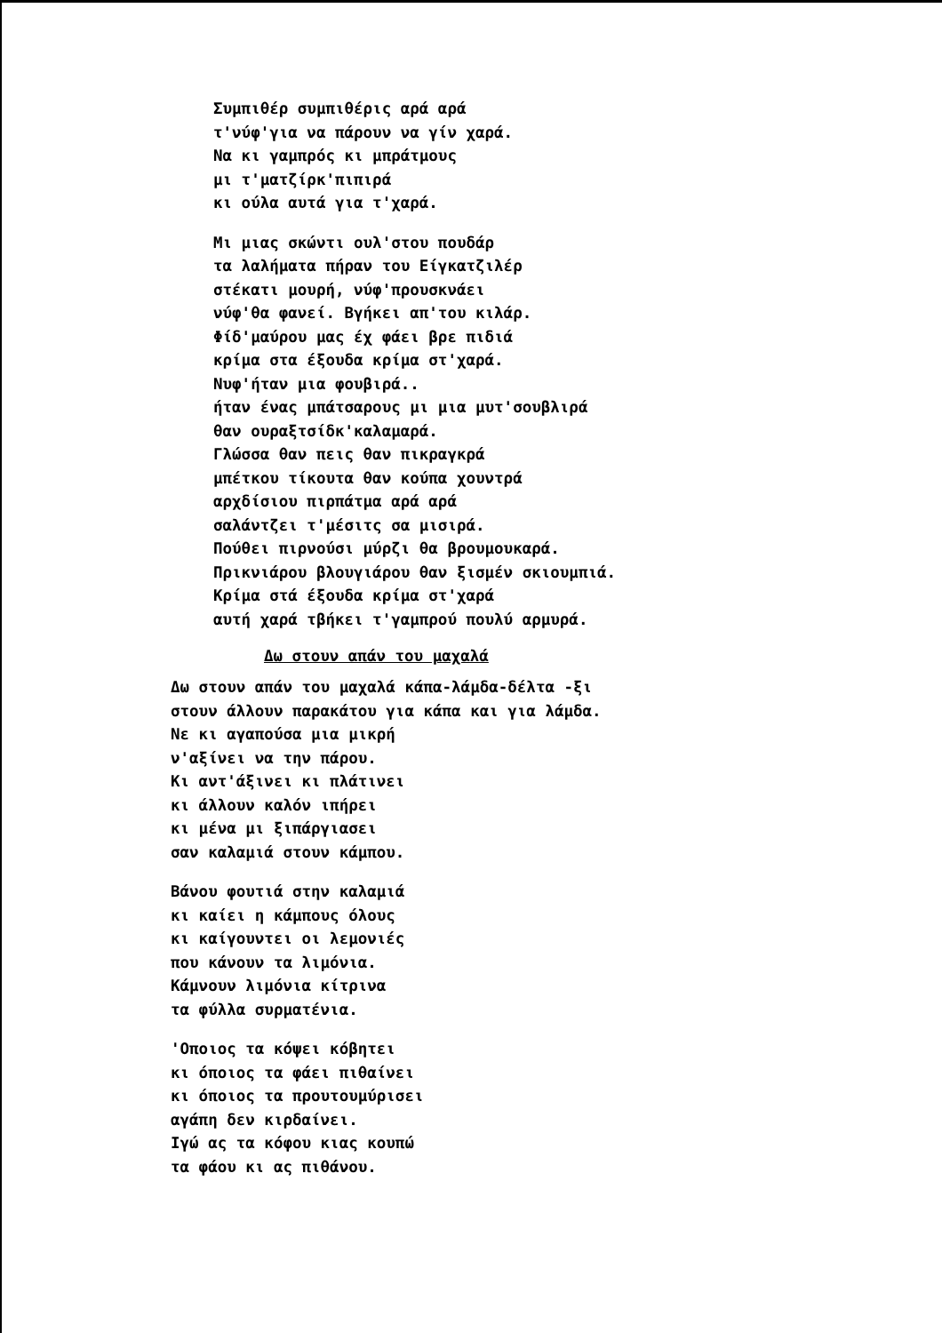Συμπιθέρ συμπιθέρις αρά αρά
τ'νύφ'για να πάρουν να γίν χαρά.
Να κι γαμπρός κι μπράτμους
μι τ'ματζίρκ'πιπιρά
κι ούλα αυτά για τ'χαρά.
Μι μιας σκώντι ουλ'στου πουδάρ
τα λαλήματα πήραν του Είγκατζιλέρ
στέκατι μουρή, νύφ'προυσκνάει
νύφ'θα φανεί. Βγήκει απ'του κιλάρ.
Φίδ'μαύρου μας έχ φάει βρε πιδιά
κρίμα στα έξουδα κρίμα στ'χαρά.
Νυφ'ήταν μια φουβιρά..
ήταν ένας μπάτσαρους μι μια μυτ'σουβλιρά
θαν ουραξτσίδκ'καλαμαρά.
Γλώσσα θαν πεις θαν πικραγκρά
μπέτκου τίκουτα θαν κούπα χουντρά
αρχδίσιου πιρπάτμα αρά αρά
σαλάντζει τ'μέσιτς σα μισιρά.
Πούθει πιρνούσι μύρζι θα βρουμουκαρά.
Πρικνιάρου βλουγιάρου θαν ξισμέν σκιουμπιά.
Κρίμα στά έξουδα κρίμα στ'χαρά
αυτή χαρά τβήκει τ'γαμπρού πουλύ αρμυρά.
Δω στουν απάν του μαχαλά
Δω στουν απάν του μαχαλά κάπα-λάμδα-δέλτα -ξι
στουν άλλουν παρακάτου για κάπα και για λάμδα.
Νε κι αγαπούσα μια μικρή
ν'αξίνει να την πάρου.
Κι αντ'άξινει κι πλάτινει
κι άλλουν καλόν ιπήρει
κι μένα μι ξιπάργιασει
σαν καλαμιά στουν κάμπου.
Βάνου φουτιά στην καλαμιά
κι καίει η κάμπους όλους
κι καίγουντει οι λεμονιές
που κάνουν τα λιμόνια.
Κάμνουν λιμόνια κίτρινα
τα φύλλα συρματένια.
'Οποιος τα κόψει κόβητει
κι όποιος τα φάει πιθαίνει
κι όποιος τα προυτουμύρισει
αγάπη δεν κιρδαίνει.
Ιγώ ας τα κόφου κιας κουπώ
τα φάου κι ας πιθάνου.